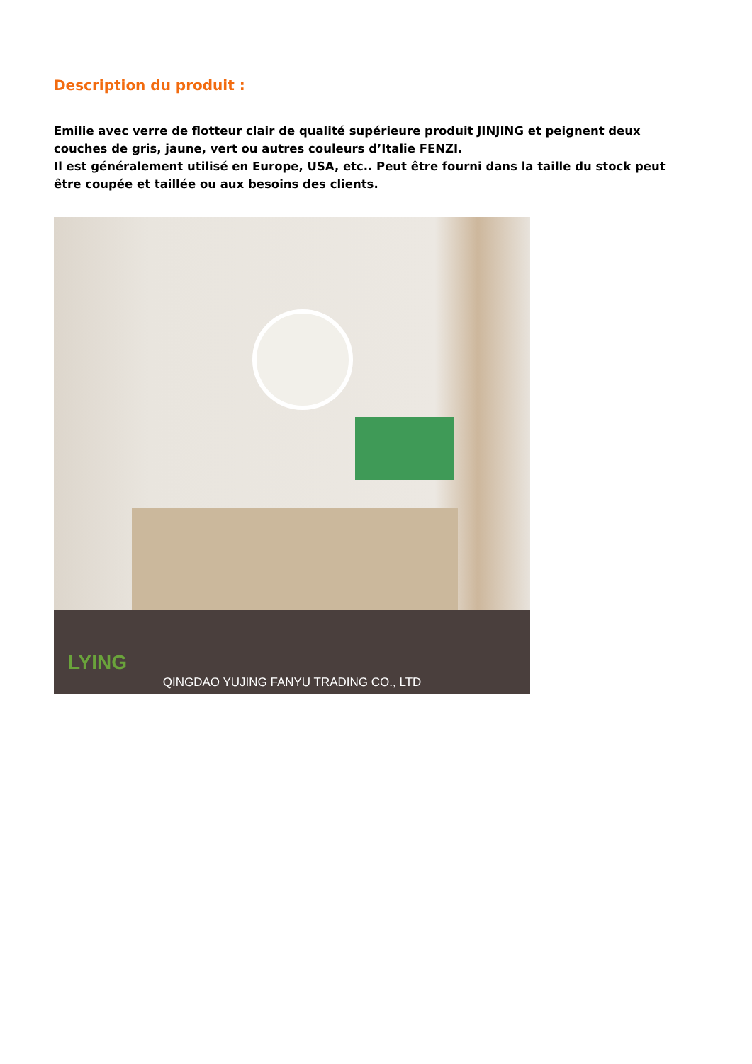Description du produit :
Emilie avec verre de flotteur clair de qualité supérieure produit JINJING et peignent deux couches de gris, jaune, vert ou autres couleurs d’Italie FENZI.
Il est généralement utilisé en Europe, USA, etc.. Peut être fourni dans la taille du stock peut être coupée et taillée ou aux besoins des clients.
LYING
QINGDAO YUJING FANYU TRADING CO., LTD